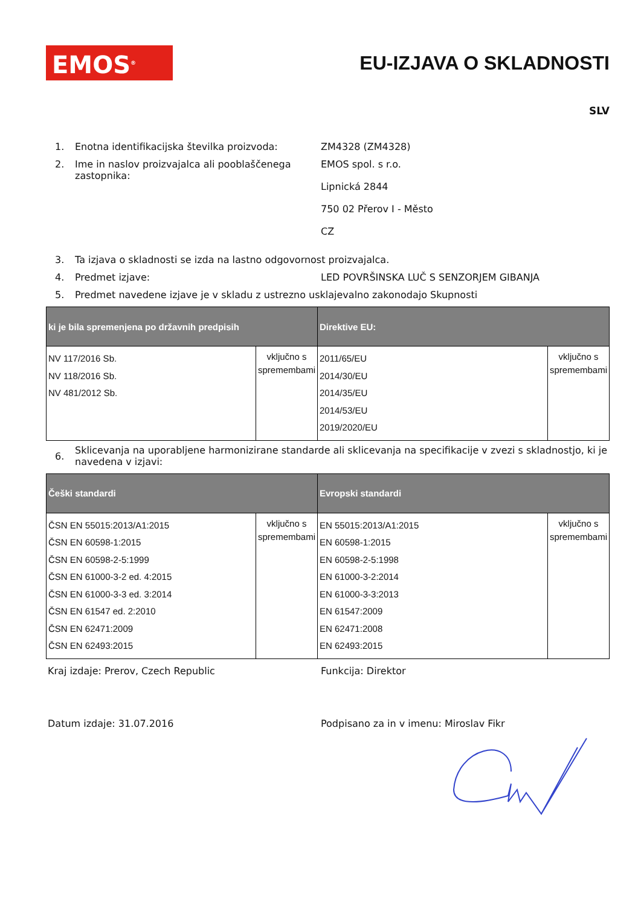EMOS<sup>®</sup>
EU-IZJAVA O SKLADNOSTI
SLV
1. Enotna identifikacijska številka proizvoda:
ZM4328 (ZM4328)
2. Ime in naslov proizvajalca ali pooblaščenega zastopnika:
EMOS spol. s r.o.
Lipnická 2844
750 02 Přerov I - Město
CZ
3. Ta izjava o skladnosti se izda na lastno odgovornost proizvajalca.
4. Predmet izjave: LED POVRŠINSKA LUČ S SENZORJEM GIBANJA
5. Predmet navedene izjave je v skladu z ustrezno usklajevalno zakonodajo Skupnosti
| ki je bila spremenjena po državnih predpisih | | Direktive EU: | |
| --- | --- | --- | --- |
| NV 117/2016 Sb. NV 118/2016 Sb. NV 481/2012 Sb. | vključno s spremembami | 2011/65/EU 2014/30/EU 2014/35/EU 2014/53/EU 2019/2020/EU | vključno s spremembami |
6.
Sklicevanja na uporabljene harmonizirane standarde ali sklicevanja na specifikacije v zvezi s skladnostjo, ki je navedena v izjavi:
| Češki standardi | | Evropski standardi | |
| --- | --- | --- | --- |
| ČSN EN 55015:2013/A1:2015 ČSN EN 60598-1:2015 ČSN EN 60598-2-5:1999 ČSN EN 61000-3-2 ed. 4:2015 ČSN EN 61000-3-3 ed. 3:2014 ČSN EN 61547 ed. 2:2010 ČSN EN 62471:2009 ČSN EN 62493:2015 | vključno s spremembami | EN 55015:2013/A1:2015 EN 60598-1:2015 EN 60598-2-5:1998 EN 61000-3-2:2014 EN 61000-3-3:2013 EN 61547:2009 EN 62471:2008 EN 62493:2015 | vključno s spremembami |
Kraj izdaje: Prerov, Czech Republic Funkcija: Direktor
Datum izdaje: 31.07.2016 Podpisano za in v imenu: Miroslav Fikr